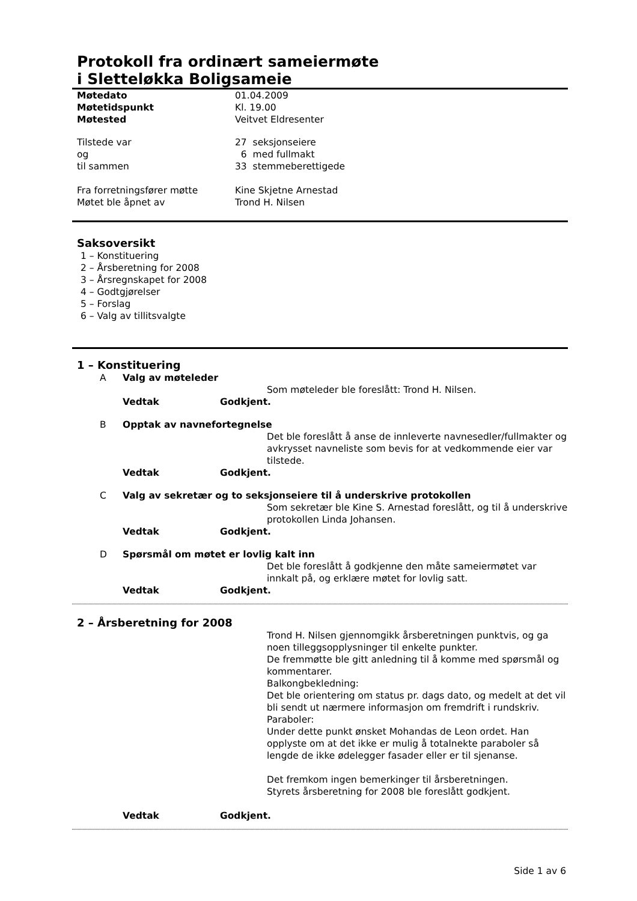Protokoll fra ordinært sameiermøte
i Sletteløkka Boligsameie
Møtedato 01.04.2009
Møtetidspunkt Kl. 19.00
Møtested Veitvet Eldresenter
Tilstede var 27 seksjonseiere
og 6 med fullmakt
til sammen 33 stemmeberettigede
Fra forretningsfører møtte Kine Skjetne Arnestad
Møtet ble åpnet av Trond H. Nilsen
Saksoversikt
1 – Konstituering
2 – Årsberetning for 2008
3 – Årsregnskapet for 2008
4 – Godtgjørelser
5 – Forslag
6 – Valg av tillitsvalgte
1 – Konstituering
A Valg av møteleder
Som møteleder ble foreslått: Trond H. Nilsen.
Vedtak Godkjent.
B Opptak av navnefortegnelse
Det ble foreslått å anse de innleverte navnesedler/fullmakter og avkrysset navneliste som bevis for at vedkommende eier var tilstede.
Vedtak Godkjent.
C Valg av sekretær og to seksjonseiere til å underskrive protokollen
Som sekretær ble Kine S. Arnestad foreslått, og til å underskrive protokollen Linda Johansen.
Vedtak Godkjent.
D Spørsmål om møtet er lovlig kalt inn
Det ble foreslått å godkjenne den måte sameiermøtet var innkalt på, og erklære møtet for lovlig satt.
Vedtak Godkjent.
2 – Årsberetning for 2008
Trond H. Nilsen gjennomgikk årsberetningen punktvis, og ga noen tilleggsopplysninger til enkelte punkter.
De fremmøtte ble gitt anledning til å komme med spørsmål og kommentarer.
Balkongbekledning:
Det ble orientering om status pr. dags dato, og medelt at det vil bli sendt ut nærmere informasjon om fremdrift i rundskriv.
Paraboler:
Under dette punkt ønsket Mohandas de Leon ordet. Han opplyste om at det ikke er mulig å totalnekte paraboler så lengde de ikke ødelegger fasader eller er til sjenanse.
Det fremkom ingen bemerkinger til årsberetningen.
Styrets årsberetning for 2008 ble foreslått godkjent.
Vedtak Godkjent.
Side 1 av 6